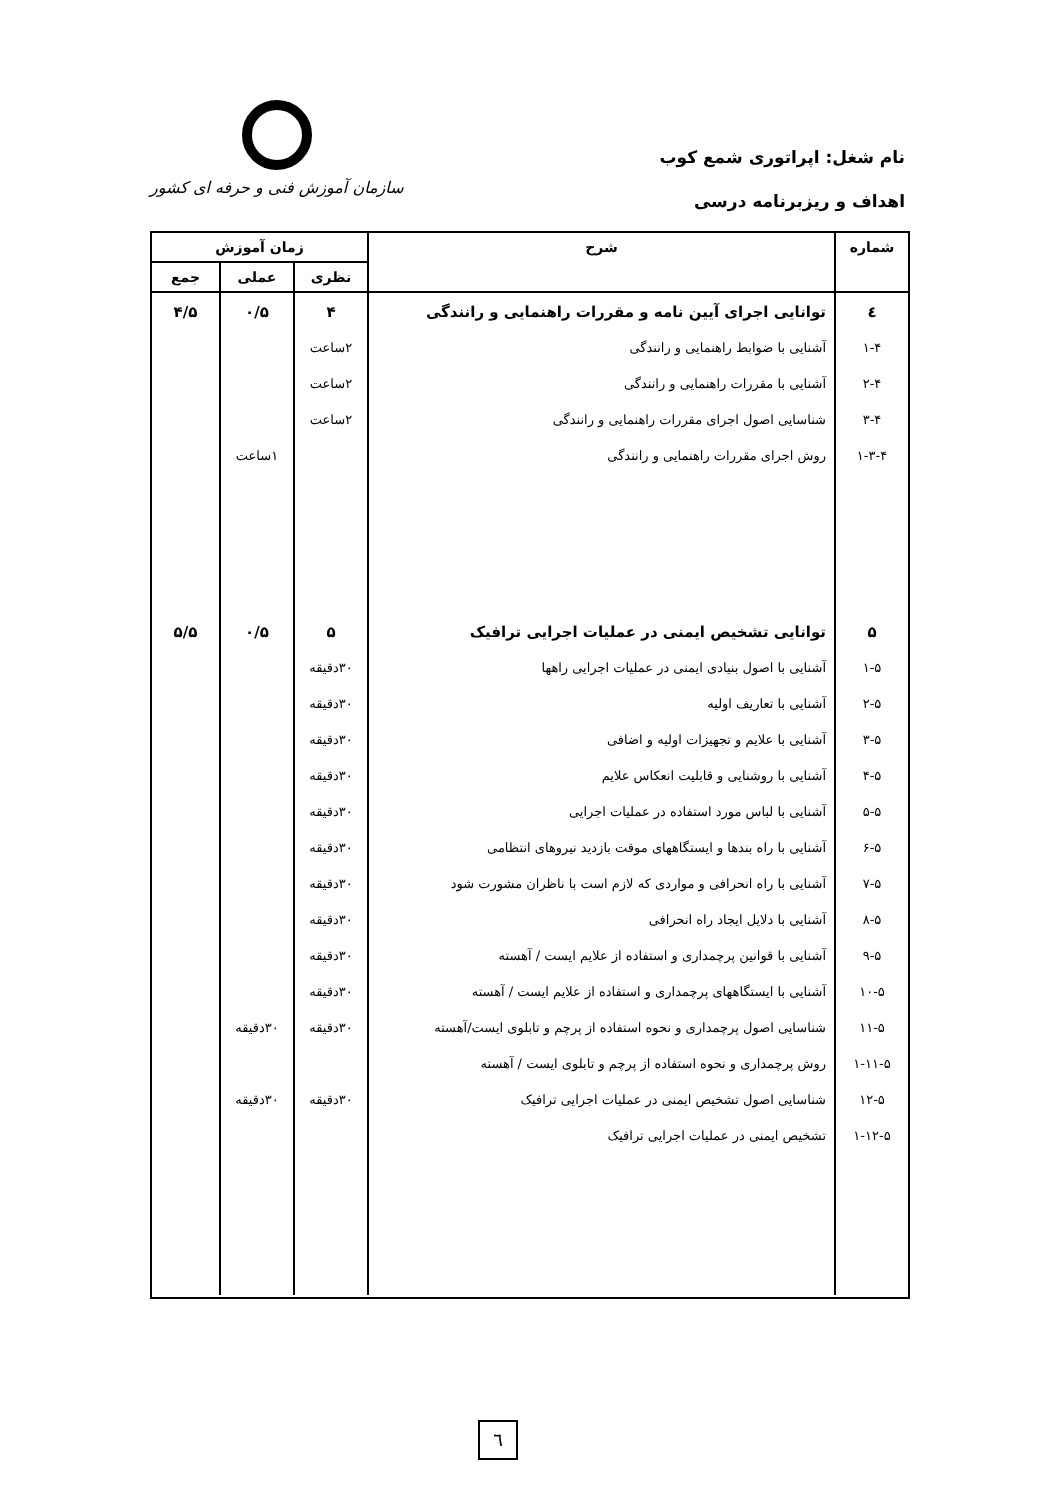نام شغل: اپراتوری شمع کوب
اهداف و ریزبرنامه درسی
سازمان آموزش فنی و حرفه ای کشور
| شماره | شرح | زمان آموزش | | |
| --- | --- | --- | --- | --- |
| | | نظری | عملی | جمع |
| ٤ ۱-۴ ۲-۴ ۳-۴ ۱-۳-۴ ۵ ۱-۵ ۲-۵ ۳-۵ ۴-۵ ۵-۵ ۶-۵ ۷-۵ ۸-۵ ۹-۵ ۱۰-۵ ۱۱-۵ ۱-۱۱-۵ ۱۲-۵ ۱-۱۲-۵ | توانایی اجرای آیین نامه و مقررات راهنمایی و رانندگی آشنایی با ضوابط راهنمایی و رانندگی آشنایی با مقررات راهنمایی و رانندگی شناسایی اصول اجرای مقررات راهنمایی و رانندگی روش اجرای مقررات راهنمایی و رانندگی توانایی تشخیص ایمنی در عملیات اجرایی ترافیک آشنایی با اصول بنیادی ایمنی در عملیات اجرایی راهها آشنایی با تعاریف اولیه آشنایی با علایم و تجهیزات اولیه و اضافی آشنایی با روشنایی و قابلیت انعکاس علایم آشنایی با لباس مورد استفاده در عملیات اجرایی آشنایی با راه بندها و ایستگاههای موقت بازدید نیروهای انتظامی آشنایی با راه انحرافی و مواردی که لازم است با ناظران مشورت شود آشنایی با دلایل ایجاد راه انحرافی آشنایی با قوانین پرچمداری و استفاده از علایم ایست / آهسته آشنایی با ایستگاههای پرچمداری و استفاده از علایم ایست / آهسته شناسایی اصول پرچمداری و نحوه استفاده از پرچم و تابلوی ایست/آهسته روش پرچمداری و نحوه استفاده از پرچم و تابلوی ایست / آهسته شناسایی اصول تشخیص ایمنی در عملیات اجرایی ترافیک تشخیص ایمنی در عملیات اجرایی ترافیک | ۴ ۲ساعت ۲ساعت ۲ساعت ۵ ۳۰دقیقه ۳۰دقیقه ۳۰دقیقه ۳۰دقیقه ۳۰دقیقه ۳۰دقیقه ۳۰دقیقه ۳۰دقیقه ۳۰دقیقه ۳۰دقیقه ۳۰دقیقه ۳۰دقیقه | ۰/۵ ۱ساعت ۰/۵ ۳۰دقیقه ۳۰دقیقه | ۴/۵ ۵/۵ |
٦